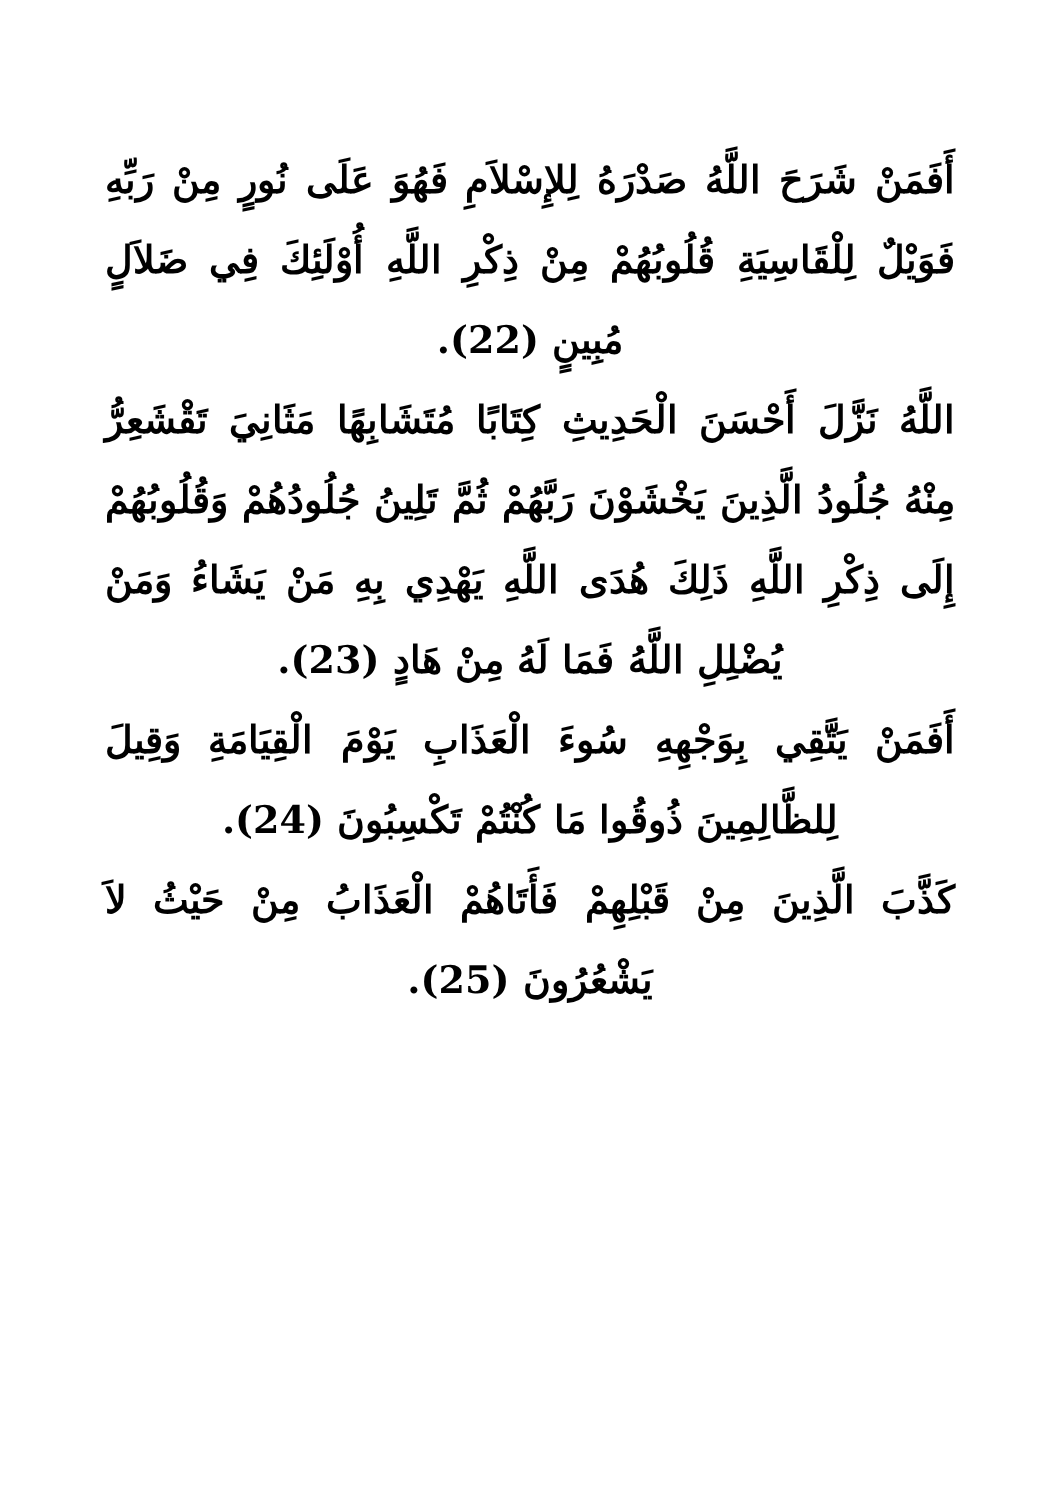أَفَمَنْ شَرَحَ اللَّهُ صَدْرَهُ لِلإِسْلاَمِ فَهُوَ عَلَى نُورٍ مِنْ رَبِّهِ فَوَيْلٌ لِلْقَاسِيَةِ قُلُوبُهُمْ مِنْ ذِكْرِ اللَّهِ أُوْلَئِكَ فِي ضَلاَلٍ مُبِينٍ (22).
اللَّهُ نَزَّلَ أَحْسَنَ الْحَدِيثِ كِتَابًا مُتَشَابِهًا مَثَانِيَ تَقْشَعِرُّ مِنْهُ جُلُودُ الَّذِينَ يَخْشَوْنَ رَبَّهُمْ ثُمَّ تَلِينُ جُلُودُهُمْ وَقُلُوبُهُمْ إِلَى ذِكْرِ اللَّهِ ذَلِكَ هُدَى اللَّهِ يَهْدِي بِهِ مَنْ يَشَاءُ وَمَنْ يُضْلِلِ اللَّهُ فَمَا لَهُ مِنْ هَادٍ (23).
أَفَمَنْ يَتَّقِي بِوَجْهِهِ سُوءَ الْعَذَابِ يَوْمَ الْقِيَامَةِ وَقِيلَ لِلظَّالِمِينَ ذُوقُوا مَا كُنْتُمْ تَكْسِبُونَ (24).
كَذَّبَ الَّذِينَ مِنْ قَبْلِهِمْ فَأَتَاهُمْ الْعَذَابُ مِنْ حَيْثُ لاَ يَشْعُرُونَ (25).